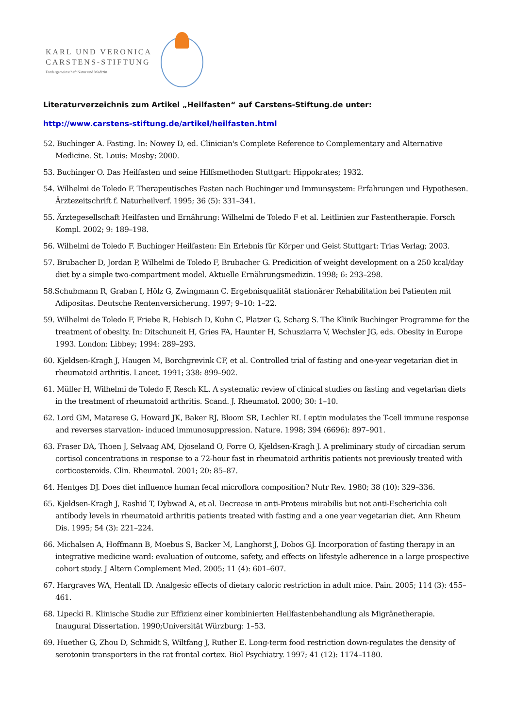KARL UND VERONICA
CARSTENS-STIFTUNG
Fördergemeinschaft Natur und Medizin
Literaturverzeichnis zum Artikel „Heilfasten“ auf Carstens-Stiftung.de unter:
http://www.carstens-stiftung.de/artikel/heilfasten.html
52. Buchinger A. Fasting. In: Nowey D, ed. Clinician's Complete Reference to Complementary and Alternative Medicine. St. Louis: Mosby; 2000.
53. Buchinger O. Das Heilfasten und seine Hilfsmethoden Stuttgart: Hippokrates; 1932.
54. Wilhelmi de Toledo F. Therapeutisches Fasten nach Buchinger und Immunsystem: Erfahrungen und Hypothesen. Ärztezeitschrift f. Naturheilverf. 1995; 36 (5): 331–341.
55. Ärztegesellschaft Heilfasten und Ernährung: Wilhelmi de Toledo F et al. Leitlinien zur Fastentherapie. Forsch Kompl. 2002; 9: 189–198.
56. Wilhelmi de Toledo F. Buchinger Heilfasten: Ein Erlebnis für Körper und Geist Stuttgart: Trias Verlag; 2003.
57. Brubacher D, Jordan P, Wilhelmi de Toledo F, Brubacher G. Predicition of weight development on a 250 kcal/day diet by a simple two-compartment model. Aktuelle Ernährungsmedizin. 1998; 6: 293–298.
58.Schubmann R, Graban I, Hölz G, Zwingmann C. Ergebnisqualität stationärer Rehabilitation bei Patienten mit Adipositas. Deutsche Rentenversicherung. 1997; 9–10: 1–22.
59. Wilhelmi de Toledo F, Friebe R, Hebisch D, Kuhn C, Platzer G, Scharg S. The Klinik Buchinger Programme for the treatment of obesity. In: Ditschuneit H, Gries FA, Haunter H, Schusziarra V, Wechsler JG, eds. Obesity in Europe 1993. London: Libbey; 1994: 289–293.
60. Kjeldsen-Kragh J, Haugen M, Borchgrevink CF, et al. Controlled trial of fasting and one-year vegetarian diet in rheumatoid arthritis. Lancet. 1991; 338: 899–902.
61. Müller H, Wilhelmi de Toledo F, Resch KL. A systematic review of clinical studies on fasting and vegetarian diets in the treatment of rheumatoid arthritis. Scand. J. Rheumatol. 2000; 30: 1–10.
62. Lord GM, Matarese G, Howard JK, Baker RJ, Bloom SR, Lechler RI. Leptin modulates the T-cell immune response and reverses starvation- induced immunosuppression. Nature. 1998; 394 (6696): 897–901.
63. Fraser DA, Thoen J, Selvaag AM, Djoseland O, Forre O, Kjeldsen-Kragh J. A preliminary study of circadian serum cortisol concentrations in response to a 72-hour fast in rheumatoid arthritis patients not previously treated with corticosteroids. Clin. Rheumatol. 2001; 20: 85–87.
64. Hentges DJ. Does diet influence human fecal microflora composition? Nutr Rev. 1980; 38 (10): 329–336.
65. Kjeldsen-Kragh J, Rashid T, Dybwad A, et al. Decrease in anti-Proteus mirabilis but not anti-Escherichia coli antibody levels in rheumatoid arthritis patients treated with fasting and a one year vegetarian diet. Ann Rheum Dis. 1995; 54 (3): 221–224.
66. Michalsen A, Hoffmann B, Moebus S, Backer M, Langhorst J, Dobos GJ. Incorporation of fasting therapy in an integrative medicine ward: evaluation of outcome, safety, and effects on lifestyle adherence in a large prospective cohort study. J Altern Complement Med. 2005; 11 (4): 601–607.
67. Hargraves WA, Hentall ID. Analgesic effects of dietary caloric restriction in adult mice. Pain. 2005; 114 (3): 455–461.
68. Lipecki R. Klinische Studie zur Effizienz einer kombinierten Heilfastenbehandlung als Migränetherapie. Inaugural Dissertation. 1990;Universität Würzburg: 1–53.
69. Huether G, Zhou D, Schmidt S, Wiltfang J, Ruther E. Long-term food restriction down-regulates the density of serotonin transporters in the rat frontal cortex. Biol Psychiatry. 1997; 41 (12): 1174–1180.